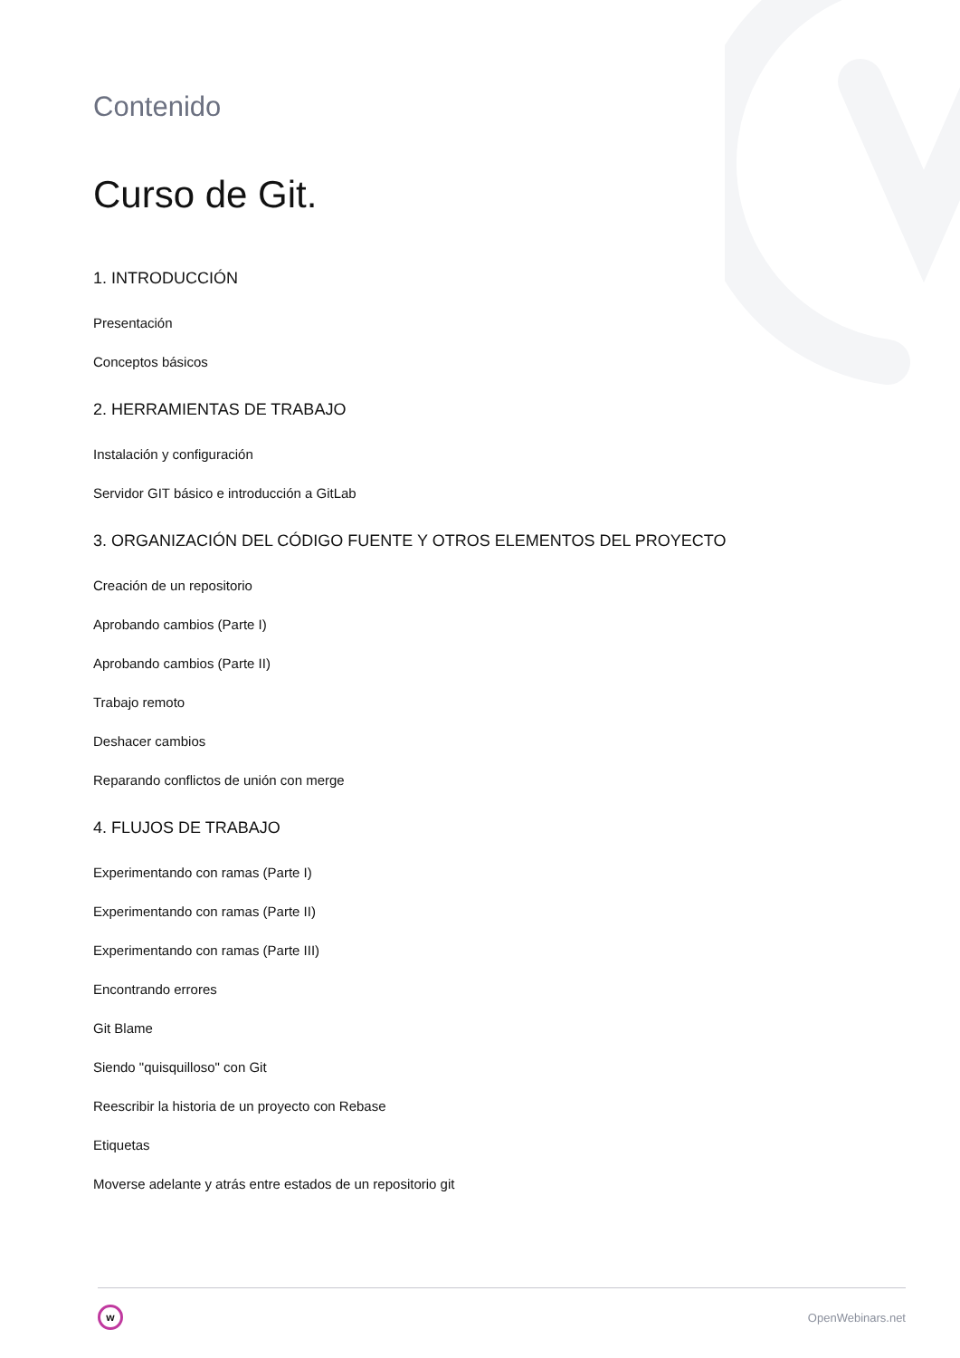Contenido
Curso de Git.
1. INTRODUCCIÓN
Presentación
Conceptos básicos
2. HERRAMIENTAS DE TRABAJO
Instalación y configuración
Servidor GIT básico e introducción a GitLab
3. ORGANIZACIÓN DEL CÓDIGO FUENTE Y OTROS ELEMENTOS DEL PROYECTO
Creación de un repositorio
Aprobando cambios (Parte I)
Aprobando cambios (Parte II)
Trabajo remoto
Deshacer cambios
Reparando conflictos de unión con merge
4. FLUJOS DE TRABAJO
Experimentando con ramas (Parte I)
Experimentando con ramas (Parte II)
Experimentando con ramas (Parte III)
Encontrando errores
Git Blame
Siendo "quisquilloso" con Git
Reescribir la historia de un proyecto con Rebase
Etiquetas
Moverse adelante y atrás entre estados de un repositorio git
w
OpenWebinars.net